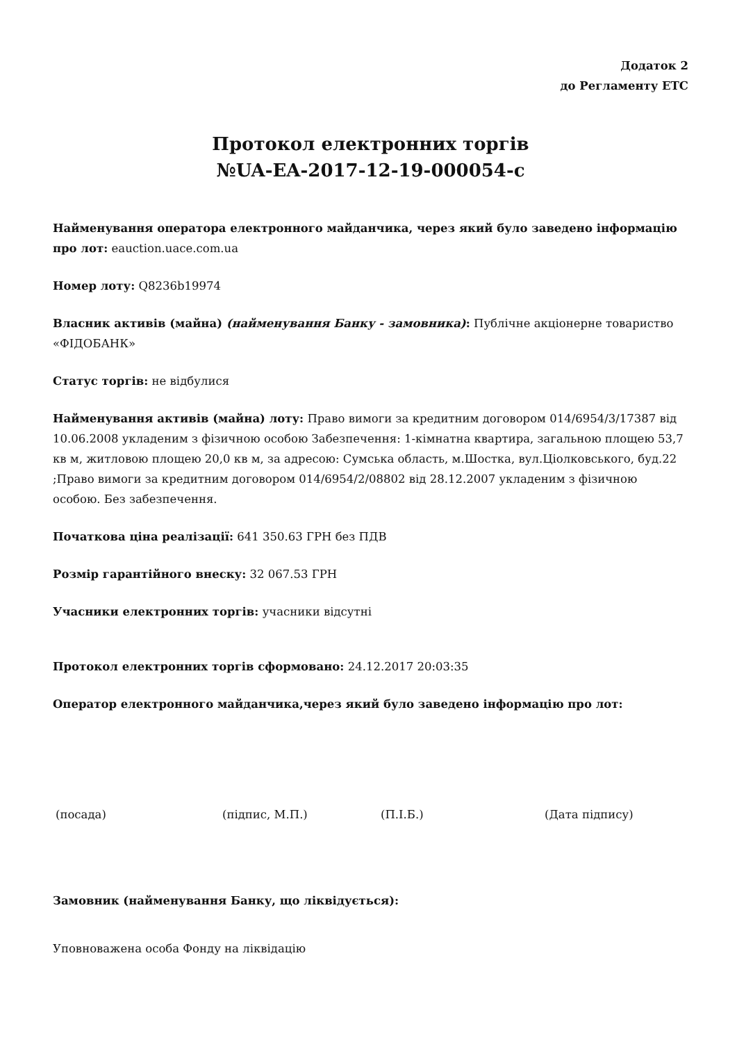Додаток 2
до Регламенту ЕТС
Протокол електронних торгів
№UA-EA-2017-12-19-000054-c
Найменування оператора електронного майданчика, через який було заведено інформацію про лот: eauction.uace.com.ua
Номер лоту: Q8236b19974
Власник активів (майна) (найменування Банку - замовника): Публічне акціонерне товариство «ФІДОБАНК»
Статус торгів: не відбулися
Найменування активів (майна) лоту: Право вимоги за кредитним договором 014/6954/3/17387 від 10.06.2008 укладеним з фізичною особою Забезпечення: 1-кімнатна квартира, загальною площею 53,7 кв м, житловою площею 20,0 кв м, за адресою: Сумська область, м.Шостка, вул.Ціолковського, буд.22 ;Право вимоги за кредитним договором 014/6954/2/08802 від 28.12.2007 укладеним з фізичною особою. Без забезпечення.
Початкова ціна реалізації: 641 350.63 ГРН без ПДВ
Розмір гарантійного внеску: 32 067.53 ГРН
Учасники електронних торгів: учасники відсутні
Протокол електронних торгів сформовано: 24.12.2017 20:03:35
Оператор електронного майданчика,через який було заведено інформацію про лот:
(посада) (підпис, М.П.) (П.І.Б.) (Дата підпису)
Замовник (найменування Банку, що ліквідується):
Уповноважена особа Фонду на ліквідацію